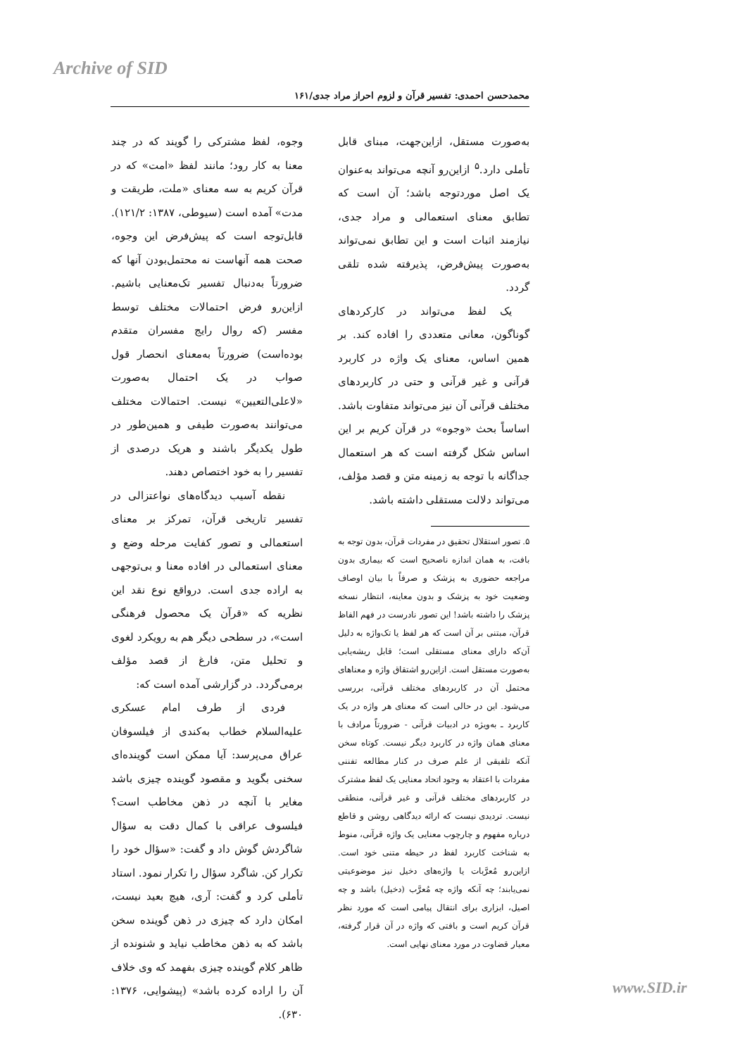Archive of SID
محمدحسن احمدی: تفسیر قرآن و لزوم احراز مراد جدی/۱۶۱
به‌صورت مستقل، ازاین‌جهت، مبنای قابل تأملی دارد.<sup>۵</sup> ازاین‌رو آنچه می‌تواند به‌عنوان یک اصل موردتوجه باشد؛ آن است که تطابق معنای استعمالی و مراد جدی، نیازمند اثبات است و این تطابق نمی‌تواند به‌صورت پیش‌فرض، پذیرفته شده تلقی گردد.
یک لفظ می‌تواند در کارکردهای گوناگون، معانی متعددی را افاده کند. بر همین اساس، معنای یک واژه در کاربرد قرآنی و غیر قرآنی و حتی در کاربردهای مختلف قرآنی آن نیز می‌تواند متفاوت باشد. اساساً بحث «وجوه» در قرآن کریم بر این اساس شکل گرفته است که هر استعمال جداگانه با توجه به زمینه متن و قصد مؤلف، می‌تواند دلالت مستقلی داشته باشد.
۵. تصور استقلال تحقیق در مفردات قرآن، بدون توجه به بافت، به همان اندازه ناصحیح است که بیماری بدون مراجعه حضوری به پزشک و صرفاً با بیان اوصاف وضعیت خود به پزشک و بدون معاینه، انتظار نسخه پزشک را داشته باشد! این تصور نادرست در فهم الفاظ قرآن، مبتنی بر آن است که هر لفظ یا تک‌واژه به دلیل آن‌که دارای معنای مستقلی است؛ قابل ریشه‌یابی به‌صورت مستقل است. ازاین‌رو اشتقاق واژه و معناهای محتمل آن در کاربردهای مختلف قرآنی، بررسی می‌شود. این در حالی است که معنای هر واژه در یک کاربرد ـ به‌ویژه در ادبیات قرآنی - ضرورتاً مرادف با معنای همان واژه در کاربرد دیگر نیست. کوتاه سخن آنکه تلفیقی از علم صرف در کنار مطالعه تفننی مفردات با اعتقاد به وجود اتحاد معنایی یک لفظ مشترک در کاربردهای مختلف قرآنی و غیر قرآنی، منطقی نیست. تردیدی نیست که ارائه دیدگاهی روشن و قاطع درباره مفهوم و چارچوب معنایی یک واژه قرآنی، منوط به شناخت کاربرد لفظ در حیطه متنی خود است. ازاین‌رو مُعرَّبات یا واژه‌های دخیل نیز موضوعیتی نمی‌یابند؛ چه آنکه واژه چه مُعرَّب (دخیل) باشد و چه اصیل، ابزاری برای انتقال پیامی است که مورد نظر قرآن کریم است و بافتی که واژه در آن قرار گرفته، معیار قضاوت در مورد معنای نهایی است.
وجوه، لفظ مشترکی را گویند که در چند معنا به کار رود؛ مانند لفظ «امت» که در قرآن کریم به سه معنای «ملت، طریقت و مدت» آمده است (سیوطی، ۱۳۸۷: ۱۲۱/۲). قابل‌توجه است که پیش‌فرض این وجوه، صحت همه آنهاست نه محتمل‌بودن آنها که ضرورتاً به‌دنبال تفسیر تک‌معنایی باشیم. ازاین‌رو فرض احتمالات مختلف توسط مفسر (که روال رایج مفسران متقدم بوده‌است) ضرورتاً به‌معنای انحصار قول صواب در یک احتمال به‌صورت «لاعلی‌التعیین» نیست. احتمالات مختلف می‌توانند به‌صورت طیفی و همین‌طور در طول یکدیگر باشند و هریک درصدی از تفسیر را به خود اختصاص دهند.
نقطه آسیب دیدگاه‌های نواعتزالی در تفسیر تاریخی قرآن، تمرکز بر معنای استعمالی و تصور کفایت مرحله وضع و معنای استعمالی در افاده معنا و بی‌توجهی به اراده جدی است. درواقع نوع نقد این نظریه که «قرآن یک محصول فرهنگی است»، در سطحی دیگر هم به رویکرد لغوی و تحلیل متن، فارغ از قصد مؤلف برمی‌گردد. در گزارشی آمده است که:
فردی از طرف امام عسکری علیه‌السلام خطاب به‌کندی از فیلسوفان عراق می‌پرسد: آیا ممکن است گوینده‌ای سخنی بگوید و مقصود گوینده چیزی باشد مغایر با آنچه در ذهن مخاطب است؟ فیلسوف عراقی با کمال دقت به سؤال شاگردش گوش داد و گفت: «سؤال خود را تکرار کن. شاگرد سؤال را تکرار نمود. استاد تأملی کرد و گفت: آری، هیچ بعید نیست، امکان دارد که چیزی در ذهن گوینده سخن باشد که به ذهن مخاطب نیاید و شنونده از ظاهر کلام گوینده چیزی بفهمد که وی خلاف آن را اراده کرده باشد» (پیشوایی، ۱۳۷۶: ۶۳۰).
www.SID.ir